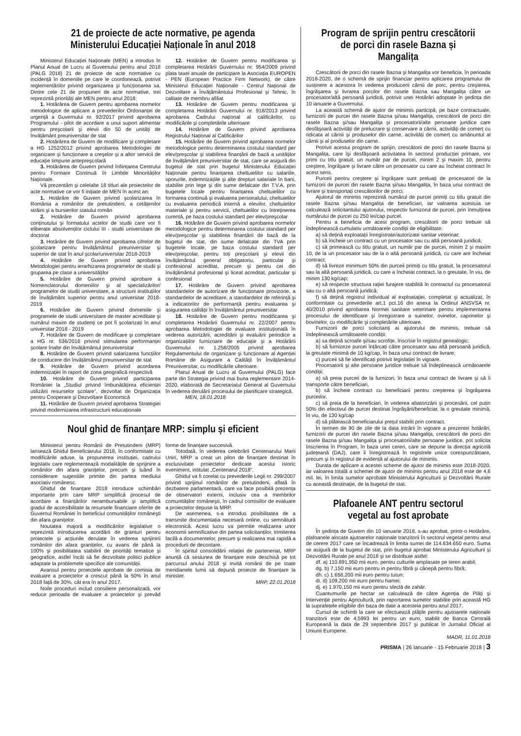21 de proiecte de acte normative, pe agenda Ministerului Educației Naționale în anul 2018
Ministerul Educației Naționale (MEN) a introdus în Planul Anual de Lucru al Guvernului pentru anul 2018 (PALG 2018) 21 de proiecte de acte normative cu incidență în domeniile pe care le coordonează, potrivit reglementărilor privind organizarea şi funcționarea sa. Dintre cele 21 de propuneri de acte normative, trei reprezintă priorități ale MEN pentru anul 2018:
1. Hotărârea de Guvern pentru aprobarea normelor metodologice de aplicare a prevederilor Ordonanței de urgență a Guvernului nr. 92/2017 privind aprobarea Programului - pilot de acordare a unui suport alimentar pentru preşcolarii şi elevii din 50 de unități de învățământ preuniversitar de stat
2. Hotărârea de Guvern de modificare şi completare a HG 1252/2012 privind aprobarea Metodologiei de organizare şi funcționare a creşelor şi a altor servicii de educație timpurie antepreşcolară
3. Hotărârea de Guvern privind înființarea Centrului pentru Formare Continuă în Limbile Minorităților Naționale.
Vă prezentăm şi celelalte 18 titluri ale proiectelor de acte normative ce vor fi inițiate de MEN în acest an:
1. Hotărâre de Guvern privind şcolarizarea în România a românilor de pretutindeni, a cetățenilor străini şi a bursierilor statului român
2. Hotărâre de Guvern privind aprobarea conținutului şi formatului actelor de studii care vor fi eliberate absolvenților ciclului III - studii universitare de doctorat
3. Hotărâre de Guvern privind aprobarea cifrelor de şcolarizare pentru învățământul preuniversitar şi superior de stat în anul şcolar/universitar 2018-2019
4. Hotărâre de Guvern privind aprobarea Metodologiei pentru ierarhizarea programelor de studii şi gruparea pe clase a universităților
5. Hotărâre de Guvern privind aprobare a Nomenclatorului domeniilor şi al specializărilor/ programelor de studii universitare, a structurii instituțiilor de învățământ superior pentru anul universitar 2018-2019
6. Hotărâre de Guvern privind domeniile şi programele de studii universitare de master acreditate şi numărul maxim de studenți ce pot fi şcolarizați în anul universitar 2018 - 2019
7. Hotărâre de Guvern de modificare şi completare a HG nr. 536/2016 privind stimularea performanței şcolare înalte din învățământul preuniversitar
8. Hotărâre de Guvern privind salarizarea funcțiilor de conducere din învățământul preuniversitar de stat
9. Hotărâre de Guvern privind acordarea indemnizației în raport de zona geografică respectivă
10. Hotărâre de Guvern privind participarea României la „Studiul privind îmbunătățirea eficienței utilizării resurselor şcolare”, dezvoltat de Organizația pentru Cooperare şi Dezvoltare Economică
11. Hotărâre de Guvern privind aprobarea Strategiei privind modernizarea infrastructurii educaționale
12. Hotărâre de Guvern pentru modificarea şi completarea Hotărârii Guvernului nr. 954/2009 privind plata taxei anuale de participare la Asociația EUROPEN - PEN (European Practice Firm Network), de către Ministerul Educației Naționale - Centrul Național de Dezvoltare a Învățământului Profesional şi Tehnic, în calitate de membru afiliat
13. Hotărâre de Guvern pentru modificarea şi completarea Hotărârii Guvernului nr. 918/2013 privind aprobarea Cadrului național al calificărilor, cu modificările şi completările ulterioare
14. Hotărâre de Guvern privind aprobarea Registrului Național al Calificărilor
15. Hotărâre de Guvern privind aprobarea normelor metodologice pentru determinarea costului standard per elev/preşcolar şi stabilirea finanțării de bază a unităților de învățământ preuniversitar de stat, care se asigură din bugetul de stat prin bugetul Ministerului Educației Naționale pentru finanțarea cheltuielilor cu salariile, sporurile, indemnizațiile şi alte drepturi salariale în bani, stabilite prin lege şi din sume defalcate din T.V.A. prin bugetele locale pentru finanțarea cheltuielilor cu formarea continuă şi evaluarea personalului, cheltuielilor cu evaluarea periodică internă a elevilor, cheltuielilor materiale şi pentru servicii, cheltuielilor cu întreținerea curentă, pe baza costului standard per elev/preşcolar
16. Hotărâre de Guvern privind aprobarea normelor metodologice pentru determinarea costului standard per elev/preşcolar şi stabilirea finanțării de bază de la bugetul de stat, din sume defalcate din TVA prin bugetele locale, pe baza costului standard per elev/preşcolar, pentru toți preşcolarii şi elevii din învățământul general obligatoriu, particular şi confesional acreditat, precum şi pentru cei din învățământul profesional şi liceal acreditat, particular şi confesional
17. Hotărâre de Guvern privind aprobarea standardelor de autorizare de funcționare provizorie, a standardelor de acreditare, a standardelor de referință şi a indicatorilor de performanță pentru evaluarea şi asigurarea calității în învățământul preuniversitar
18. Hotărâre de Guvern pentru modificarea şi completarea Hotărârii Guvernului nr. 22/2007 pentru aprobarea Metodologiei de evaluare instituțională în vederea autorizării, acreditării şi evaluării periodice a organizațiilor furnizoare de educație şi a Hotărârii Guvernului nr. 1.258/2005 privind aprobarea Regulamentului de organizare şi funcționare al Agenției Române de Asigurare a Calității în Învățământul Preuniversitar, cu modificările ulterioare.
Planul Anual de Lucru al Guvernului (PALG) face parte din Strategia privind mai buna reglementare 2014-2020, elaborată de Secretariatul General al Guvernului în vederea derulării procesului de planificare strategică.
MEN, 18.01.2018
Noul ghid de finanțare MRP: simplu și eficient
Ministerul pentru Românii de Pretutindeni (MRP) lansează Ghidul Beneficiarului 2018, în conformitate cu modificările aduse, la propunerea instituției, cadrului legislativ care reglementează modalitățile de sprijinire a românilor din afara granițelor, precum şi luând în considerare sugestiile primite din partea mediului asociativ românesc.
Ghidul de finanțare 2018 introduce schimbări importante prin care MRP simplifică procesul de acordare a finanțărilor nerambursabile şi amplifică gradul de accesibilitate la resursele financiare oferite de Guvernul României în beneficiul comunităților româneşti din afara granițelor.
Noutatea majoră a modificărilor legislative o reprezintă introducerea acordării de granturi pentru proiectele şi acțiunile derulate în vederea sprijinirii românilor din afara granițelor, cu avans de până la 100% şi posibilitatea stabilirii de priorități tematice şi geografice, astfel încât să fie dezvoltate politici publice adaptate la problemele specifice ale comunității.
Avansul pentru proiectele aprobate de comisia de evaluare a proiectelor a crescut până la 50% în anul 2018 față de 30%, cât era în anul 2017.
Noile proceduri includ consiliere personalizată, vor reduce perioada de evaluare a proiectelor şi prevăd forme de finanțare succesivă.
Totodată, în vederea celebrării Centenarului Marii Uniri, MRP a creat un pilon de finanțare destinat în exclusivitate proiectelor dedicate acestui istoric eveniment, intitulat „Centenarul 2018”.
Ghidul va fi corelat cu prevederile Legii nr. 299/2007 privind sprijinul românilor de pretutindeni, aflată în dezbatere parlamentară, care va face posibilă prezența de observatori externi, inclusiv cea a membrilor comunităților româneşti, în cadrul comisiilor de evaluare a proiectelor depuse la MRP.
De asemenea, s-a introdus posibilitatea de a transmite documentația necesară online, cu semnătură electronică. Acest lucru va permite realizarea unor economii semnificative din partea solicitanților, trimiterea facilă a documentelor, precum şi realizarea mai rapidă a procedurii de decontare.
În spiritul consolidării relației de parteneriat, MRP anunță că sesiunea de finanțare este deschisă pe tot parcursul anului 2018 şi invită românii de pe toate meridianele lumii să depună proiecte de finanțare la minister.
MRP, 22.01.2018
Program de sprijin pentru crescătorii de porci din rasele Bazna și Mangalița
Crescătorii de porci din rasele Bazna şi Mangalița vor beneficia, în perioada 2018-2020, de o schemă de sprijin financiar pentru aplicarea programului de susținere a acestora în vederea producerii cărnii de porc, pentru creşterea, îngrăşarea şi livrarea porcilor din rasele Bazna sau Mangalița către un procesator/altă persoană juridică, potrivit unei Hotărâri adoptate în şedința din 10 ianuarie a Guvernului.
La această schemă de ajutor de minimis participă, pe baze contractuale, furnizorii de purcei din rasele Bazna şi/sau Mangalița, crescătorii de porci din rasele Bazna şi/sau Mangalița şi procesatorii/alte persoane juridice care desfăşoară activități de prelucrare şi conservare a cărnii, activități de comerț cu ridicata al cărnii şi produselor din carne, activități de comerț cu amănuntul al cărnii şi al produselor din carne.
Potrivit acestui program de sprijin, crescătorii de porci din rasele Bazna şi Mangalița, care îşi desfăşoară activitatea în sectorul producției primare, vor primi cu titlu gratuit, un număr par de purcei, minim 2 şi maxim 10, pentru creştere, îngrăşare şi livrare către un procesator cu care au încheiat contract în acest sens.
Purceii pentru creştere şi îngrăşare sunt preluați de procesatori de la furnizorii de purcei din rasele Bazna şi/sau Mangalița, în baza unui contract de livrare şi transportați crescătorilor de porci.
Ajutorul de minimis reprezintă numărul de purcei primiți cu titlu gratuit din rasele Bazna şi/sau Mangalița de beneficiari, iar valoarea acestuia se calculează solicitantului ajutorului, respectiv furnizorul de purcei, prin înmulțirea numărului de purcei cu 250 lei/cap purcel.
Pentru a beneficia de acest program, crescătorii de porci trebuie să îndeplinească cumulativ următoarele condiții de eligibilitate:
a) să dețină exploatații înregistrate/autorizate sanitar veterinar;
b) să încheie un contract cu un procesator sau cu altă persoană juridică;
c) să primească cu titlu gratuit, un număr par de purcei, minim 2 şi maxim 10, de la un procesator sau de la o altă persoană juridică, cu care are încheiat contract;
d) să livreze minimum 50% din purceii primiți cu titlu gratuit, la procesatorul sau la altă persoană juridică, cu care a încheiat contract, la o greutate, în viu, de minim 130 kg/cap;
e) să respecte structura rației furajere stabilită în contractul cu procesatorul sau cu o altă persoană juridică;
f) să dețină registrul individual al exploatației, completat şi actualizat, în conformitate cu prevederile art.1 pct.16 din anexa la Ordinul ANSVSA nr. 40/2010 privind aprobarea Normei sanitare veterinare pentru implementarea procesului de identificare şi înregistrare a suinelor, ovinelor, caprinelor şi bovinelor, cu modificările şi completările ulterioare.
Furnizorii de porci solicitanți ai ajutorului de minimis, trebuie să îndeplinească următoarele condiții:
a) sa dețină scroafe şi/sau scrofițe, înscrise în registrul genealogic;
b) să furnizeze purcei înțărcați către procesator sau altă persoană juridică, la greutate minimă de 10 kg/cap, în baza unui contract de livrare;
c) purceii să fie identificați potrivit legislației în vigoare.
Procesatorii şi alte persoane juridice trebuie să îndeplinească următoarele condiții:
a) să preia purceii de la furnizori, în baza unui contract de livrare şi să îi transporte către beneficiari,
b) să încheie contract cu beneficiarii pentru creşterea şi îngrăşarea purceilor,
c) să preia de la beneficiari, în vederea abatorizării şi procesării, cel puțin 50% din efectivul de purcei destinat îngrăşării/beneficiar, la o greutate minimă, în viu, de 130 kg/cap
d) să plătească beneficiarului prețul stabilit prin contract.
În termen de 90 de zile de la data intrării în vigoare a prezentei hotărâri, furnizorii de purcei din rasele Bazna şi/sau Mangalița, crescătorii de porci din rasele Bazna şi/sau Mangalița şi procesatorii/alte persoane juridice, pot solicita înscrierea în Program, în baza unei cereri, care se depune la direcția agricolă județeană (DAJ), care îi înregistrează în registrele unice corespunzătoare, precum şi în registrul de evidență al ajutorului de minimis.
Durata de aplicare a acestei scheme de ajutor de minimis este 2018-2020, iar valoarea totală a schemei de ajutor de minimis pentru anul 2018 este de 4,6 mil. lei, în limita sumelor aprobate Ministerului Agriculturii şi Dezvoltării Rurale cu această destinație, de la bugetul de stat.
Plafoanele ANT pentru sectorul vegetal au fost aprobate
În şedința de Guvern din 10 ianuarie 2018, s-au aprobat, printr-o Hotărâre, plafoanele alocate ajutoarelor naționale tranzitorii în sectorul vegetal pentru anul de cerere 2017 care se încadrează în limita sumei de 114.634.650 euro. Suma se asigură de la bugetul de stat, prin bugetul aprobat Ministerului Agriculturii şi Dezvoltării Rurale pe anul 2018 şi se distribuie astfel:
df. a) 110.891,950 mii euro, pentru culturile amplasate pe teren arabil;
dg. b) 7,150 mii euro pentru in pentru fibră şi cânepă pentru fibră;
dh. c) 1.656,200 mii euro pentru tutun;
di. d) 109,200 mii euro pentru hamei;
dj. e) 1.970,150 mii euro pentru sfeclă de zahăr.
Cuantumurile pe hectar se calculează de către Agenția de Plăți şi Intervenție pentru Agricultură, prin raportarea sumelor stabilite prin această HG la suprafețele eligibile din baza de date a acesteia pentru anul 2017.
Cursul de schimb la care se efectuează plățile pentru ajutoarele naționale tranzitorii este de 4,5993 lei pentru un euro, stabilit de Banca Centrală Europeană la data de 29 septembrie 2017 şi publicat în Jurnalul Oficial al Uniunii Europene.
MADR, 11.01.2018
PRISMA | 26 Ianuarie - 15 Februarie 2018 | 3